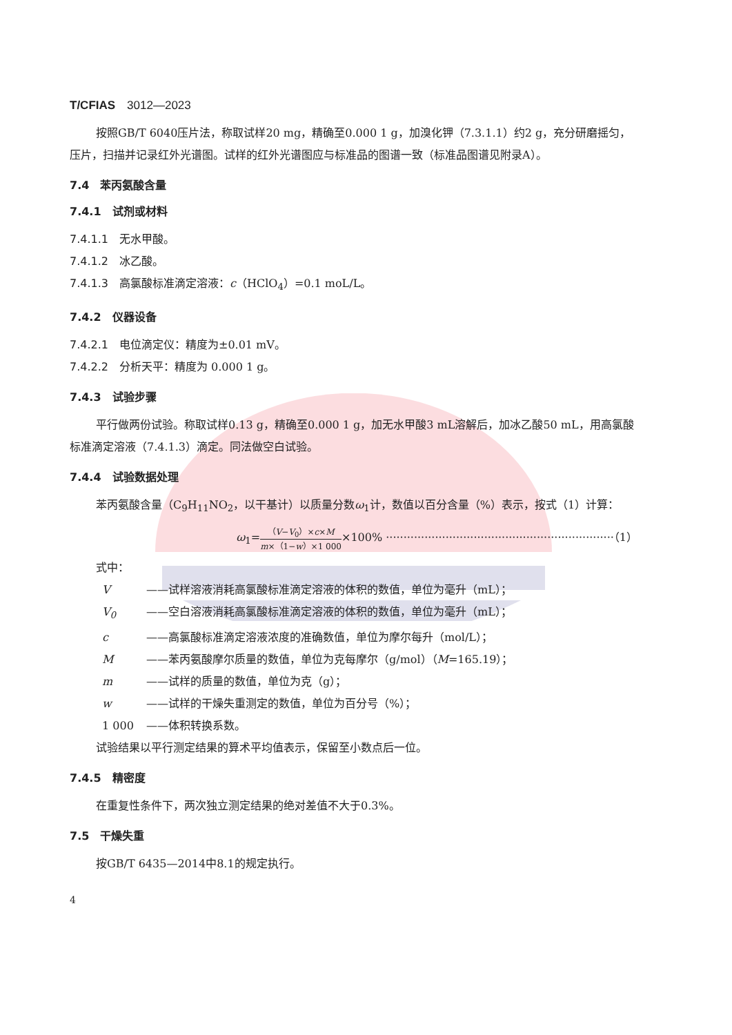T/CFIAS　3012—2023
按照GB/T 6040压片法，称取试样20 mg，精确至0.000 1 g，加溴化钾（7.3.1.1）约2 g，充分研磨摇匀，压片，扫描并记录红外光谱图。试样的红外光谱图应与标准品的图谱一致（标准品图谱见附录A）。
7.4　苯丙氨酸含量
7.4.1　试剂或材料
7.4.1.1　无水甲酸。
7.4.1.2　冰乙酸。
7.4.1.3　高氯酸标准滴定溶液：c（HClO<sub>4</sub>）=0.1 moL/L。
7.4.2　仪器设备
7.4.2.1　电位滴定仪：精度为±0.01 mV。
7.4.2.2　分析天平：精度为 0.000 1 g。
7.4.3　试验步骤
平行做两份试验。称取试样0.13 g，精确至0.000 1 g，加无水甲酸3 mL溶解后，加冰乙酸50 mL，用高氯酸标准滴定溶液（7.4.1.3）滴定。同法做空白试验。
7.4.4　试验数据处理
苯丙氨酸含量（C<sub>9</sub>H<sub>11</sub>NO<sub>2</sub>，以干基计）以质量分数ω<sub>1</sub>计，数值以百分含量（%）表示，按式（1）计算：
ω<sub>1</sub>=（V−V<sub>0</sub>）×c×M m×（1−w）×1 000×100% ·································································（1）
式中：
V ——试样溶液消耗高氯酸标准滴定溶液的体积的数值，单位为毫升（mL）；
V<sub>0</sub> ——空白溶液消耗高氯酸标准滴定溶液的体积的数值，单位为毫升（mL）；
c ——高氯酸标准滴定溶液浓度的准确数值，单位为摩尔每升（mol/L）；
M ——苯丙氨酸摩尔质量的数值，单位为克每摩尔（g/mol）（M=165.19）；
m ——试样的质量的数值，单位为克（g）；
w ——试样的干燥失重测定的数值，单位为百分号（%）；
1 000 ——体积转换系数。
试验结果以平行测定结果的算术平均值表示，保留至小数点后一位。
7.4.5　精密度
在重复性条件下，两次独立测定结果的绝对差值不大于0.3%。
7.5　干燥失重
按GB/T 6435—2014中8.1的规定执行。
4